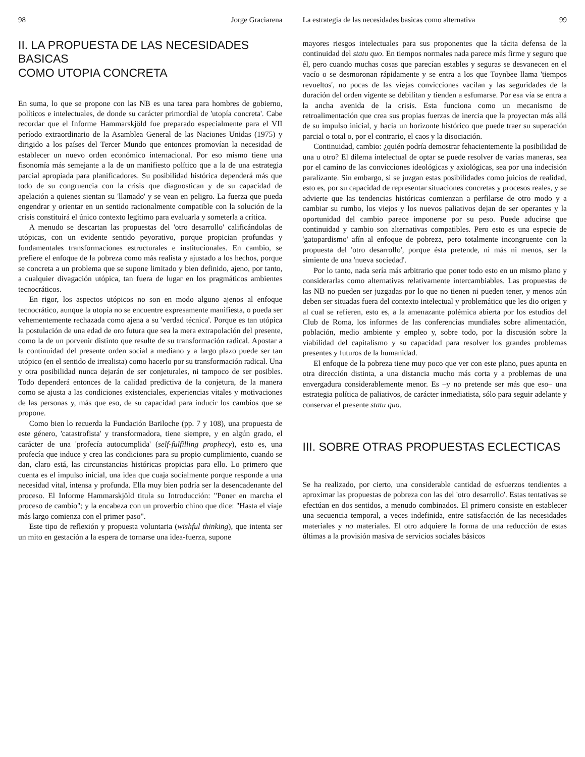98 Jorge Graciarena
II. LA PROPUESTA DE LAS NECESIDADES BASICAS
COMO UTOPIA CONCRETA
En suma, lo que se propone con las NB es una tarea para hombres de gobierno, políticos e intelectuales, de donde su carácter primordial de 'utopía concreta'. Cabe recordar que el Informe Hammarskjöld fue preparado especialmente para el VII período extraordinario de la Asamblea General de las Naciones Unidas (1975) y dirigido a los países del Tercer Mundo que entonces promovían la necesidad de establecer un nuevo orden económico internacional. Por eso mismo tiene una fisonomía más semejante a la de un manifiesto político que a la de una estrategia parcial apropiada para planificadores. Su posibilidad histórica dependerá más que todo de su congruencia con la crisis que diagnostican y de su capacidad de apelación a quienes sientan su 'llamado' y se vean en peligro. La fuerza que pueda engendrar y orientar en un sentido racionalmente compatible con la solución de la crisis constituirá el único contexto legítimo para evaluarla y someterla a crítica.
A menudo se descartan las propuestas del 'otro desarrollo' calificándolas de utópicas, con un evidente sentido peyorativo, porque propician profundas y fundamentales transformaciones estructurales e institucionales. En cambio, se prefiere el enfoque de la pobreza como más realista y ajustado a los hechos, porque se concreta a un problema que se supone limitado y bien definido, ajeno, por tanto, a cualquier divagación utópica, tan fuera de lugar en los pragmáticos ambientes tecnocráticos.
En rigor, los aspectos utópicos no son en modo alguno ajenos al enfoque tecnocrático, aunque la utopía no se encuentre expresamente manifiesta, o pueda ser vehementemente rechazada como ajena a su 'verdad técnica'. Porque es tan utópica la postulación de una edad de oro futura que sea la mera extrapolación del presente, como la de un porvenir distinto que resulte de su transformación radical. Apostar a la continuidad del presente orden social a mediano y a largo plazo puede ser tan utópico (en el sentido de irrealista) como hacerlo por su transformación radical. Una y otra posibilidad nunca dejarán de ser conjeturales, ni tampoco de ser posibles. Todo dependerá entonces de la calidad predictiva de la conjetura, de la manera como se ajusta a las condiciones existenciales, experiencias vitales y motivaciones de las personas y, más que eso, de su capacidad para inducir los cambios que se propone.
Como bien lo recuerda la Fundación Bariloche (pp. 7 y 108), una propuesta de este género, 'catastrofista' y transformadora, tiene siempre, y en algún grado, el carácter de una 'profecía autocumplida' (self-fulfilling prophecy), esto es, una profecía que induce y crea las condiciones para su propio cumplimiento, cuando se dan, claro está, las circunstancias históricas propicias para ello. Lo primero que cuenta es el impulso inicial, una idea que cuaja socialmente porque responde a una necesidad vital, intensa y profunda. Ella muy bien podría ser la desencadenante del proceso. El Informe Hammarskjöld titula su Introducción: "Poner en marcha el proceso de cambio"; y la encabeza con un proverbio chino que dice: "Hasta el viaje más largo comienza con el primer paso".
Este tipo de reflexión y propuesta voluntaria (wishful thinking), que intenta ser un mito en gestación a la espera de tornarse una idea-fuerza, supone
La estrategia de las necesidades basicas como alternativa 99
mayores riesgos intelectuales para sus proponentes que la tácita defensa de la continuidad del statu quo. En tiempos normales nada parece más firme y seguro que él, pero cuando muchas cosas que parecían estables y seguras se desvanecen en el vacío o se desmoronan rápidamente y se entra a los que Toynbee llama 'tiempos revueltos', no pocas de las viejas convicciones vacilan y las seguridades de la duración del orden vigente se debilitan y tienden a esfumarse. Por esa vía se entra a la ancha avenida de la crisis. Esta funciona como un mecanismo de retroalimentación que crea sus propias fuerzas de inercia que la proyectan más allá de su impulso inicial, y hacia un horizonte histórico que puede traer su superación parcial o total o, por el contrario, el caos y la disociación.
Continuidad, cambio: ¿quién podría demostrar fehacientemente la posibilidad de una u otro? El dilema intelectual de optar se puede resolver de varias maneras, sea por el camino de las convicciones ideológicas y axiológicas, sea por una indecisión paralizante. Sin embargo, si se juzgan estas posibilidades como juicios de realidad, esto es, por su capacidad de representar situaciones concretas y procesos reales, y se advierte que las tendencias históricas comienzan a perfilarse de otro modo y a cambiar su rumbo, los viejos y los nuevos paliativos dejan de ser operantes y la oportunidad del cambio parece imponerse por su peso. Puede aducirse que continuidad y cambio son alternativas compatibles. Pero esto es una especie de 'gatopardismo' afín al enfoque de pobreza, pero totalmente incongruente con la propuesta del 'otro desarrollo', porque ésta pretende, ni más ni menos, ser la simiente de una 'nueva sociedad'.
Por lo tanto, nada sería más arbitrario que poner todo esto en un mismo plano y considerarlas como alternativas relativamente intercambiables. Las propuestas de las NB no pueden ser juzgadas por lo que no tienen ni pueden tener, y menos aún deben ser situadas fuera del contexto intelectual y problemático que les dio origen y al cual se refieren, esto es, a la amenazante polémica abierta por los estudios del Club de Roma, los informes de las conferencias mundiales sobre alimentación, población, medio ambiente y empleo y, sobre todo, por la discusión sobre la viabilidad del capitalismo y su capacidad para resolver los grandes problemas presentes y futuros de la humanidad.
El enfoque de la pobreza tiene muy poco que ver con este plano, pues apunta en otra dirección distinta, a una distancia mucho más corta y a problemas de una envergadura considerablemente menor. Es –y no pretende ser más que eso– una estrategia política de paliativos, de carácter inmediatista, sólo para seguir adelante y conservar el presente statu quo.
III. SOBRE OTRAS PROPUESTAS ECLECTICAS
Se ha realizado, por cierto, una considerable cantidad de esfuerzos tendientes a aproximar las propuestas de pobreza con las del 'otro desarrollo'. Estas tentativas se efectúan en dos sentidos, a menudo combinados. El primero consiste en establecer una secuencia temporal, a veces indefinida, entre satisfacción de las necesidades materiales y no materiales. El otro adquiere la forma de una reducción de estas últimas a la provisión masiva de servicios sociales básicos